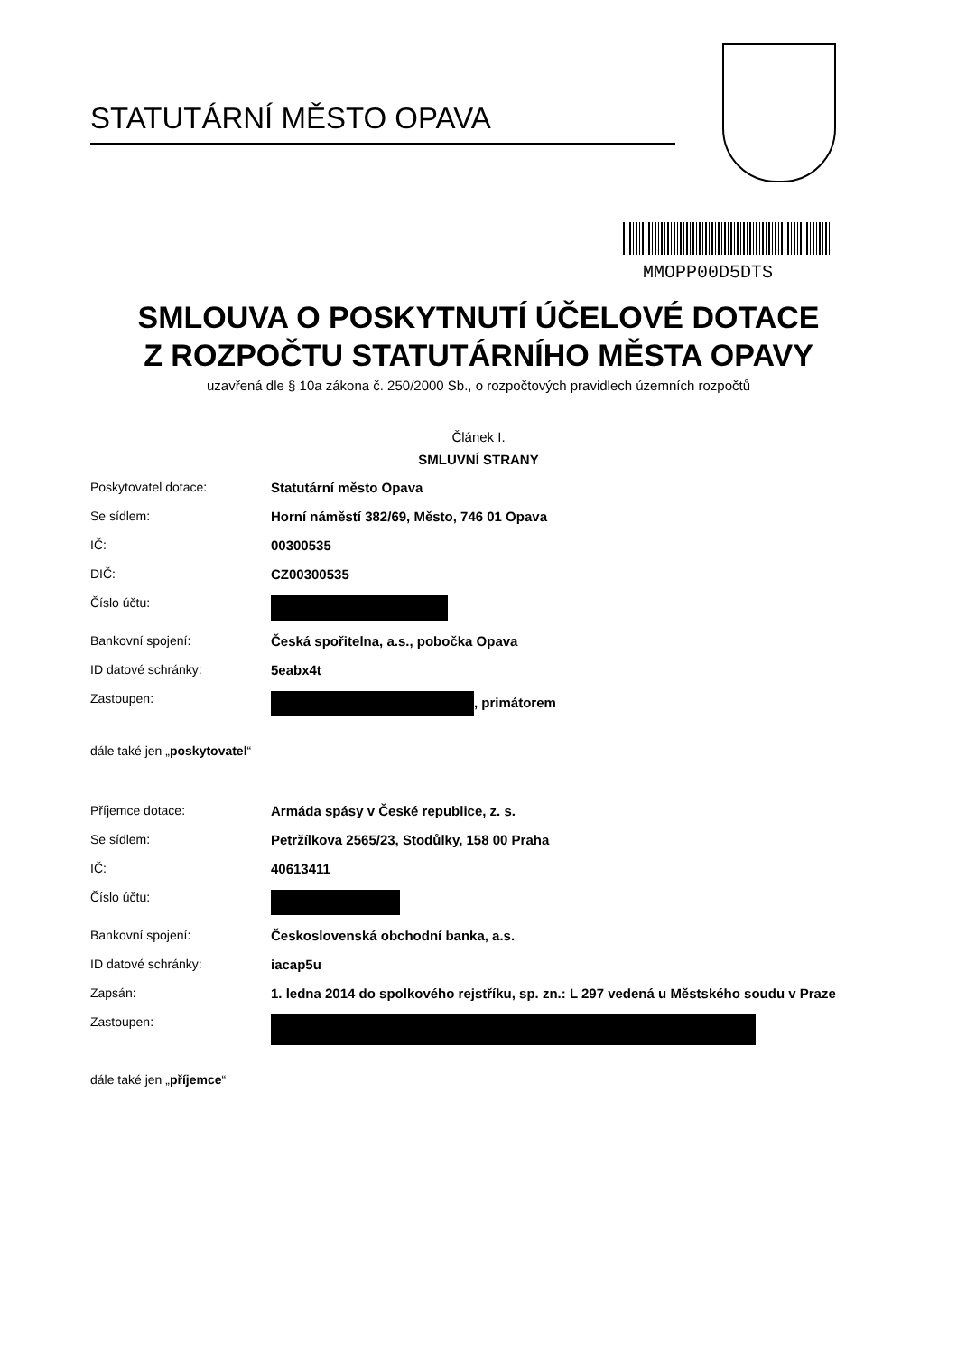STATUTÁRNÍ MĚSTO OPAVA
MMOPP00D5DTS
SMLOUVA O POSKYTNUTÍ ÚČELOVÉ DOTACE
Z ROZPOČTU STATUTÁRNÍHO MĚSTA OPAVY
uzavřená dle § 10a zákona č. 250/2000 Sb., o rozpočtových pravidlech územních rozpočtů
Článek I.
SMLUVNÍ STRANY
Poskytovatel dotace: Statutární město Opava
Se sídlem: Horní náměstí 382/69, Město, 746 01 Opava
IČ: 00300535
DIČ: CZ00300535
Číslo účtu:
Bankovní spojení: Česká spořitelna, a.s., pobočka Opava
ID datové schránky: 5eabx4t
Zastoupen: , primátorem
dále také jen „poskytovatel“
Příjemce dotace: Armáda spásy v České republice, z. s.
Se sídlem: Petržílkova 2565/23, Stodůlky, 158 00 Praha
IČ: 40613411
Číslo účtu:
Bankovní spojení: Československá obchodní banka, a.s.
ID datové schránky: iacap5u
Zapsán: 1. ledna 2014 do spolkového rejstříku, sp. zn.: L 297 vedená u Městského soudu v Praze
Zastoupen:
dále také jen „příjemce“